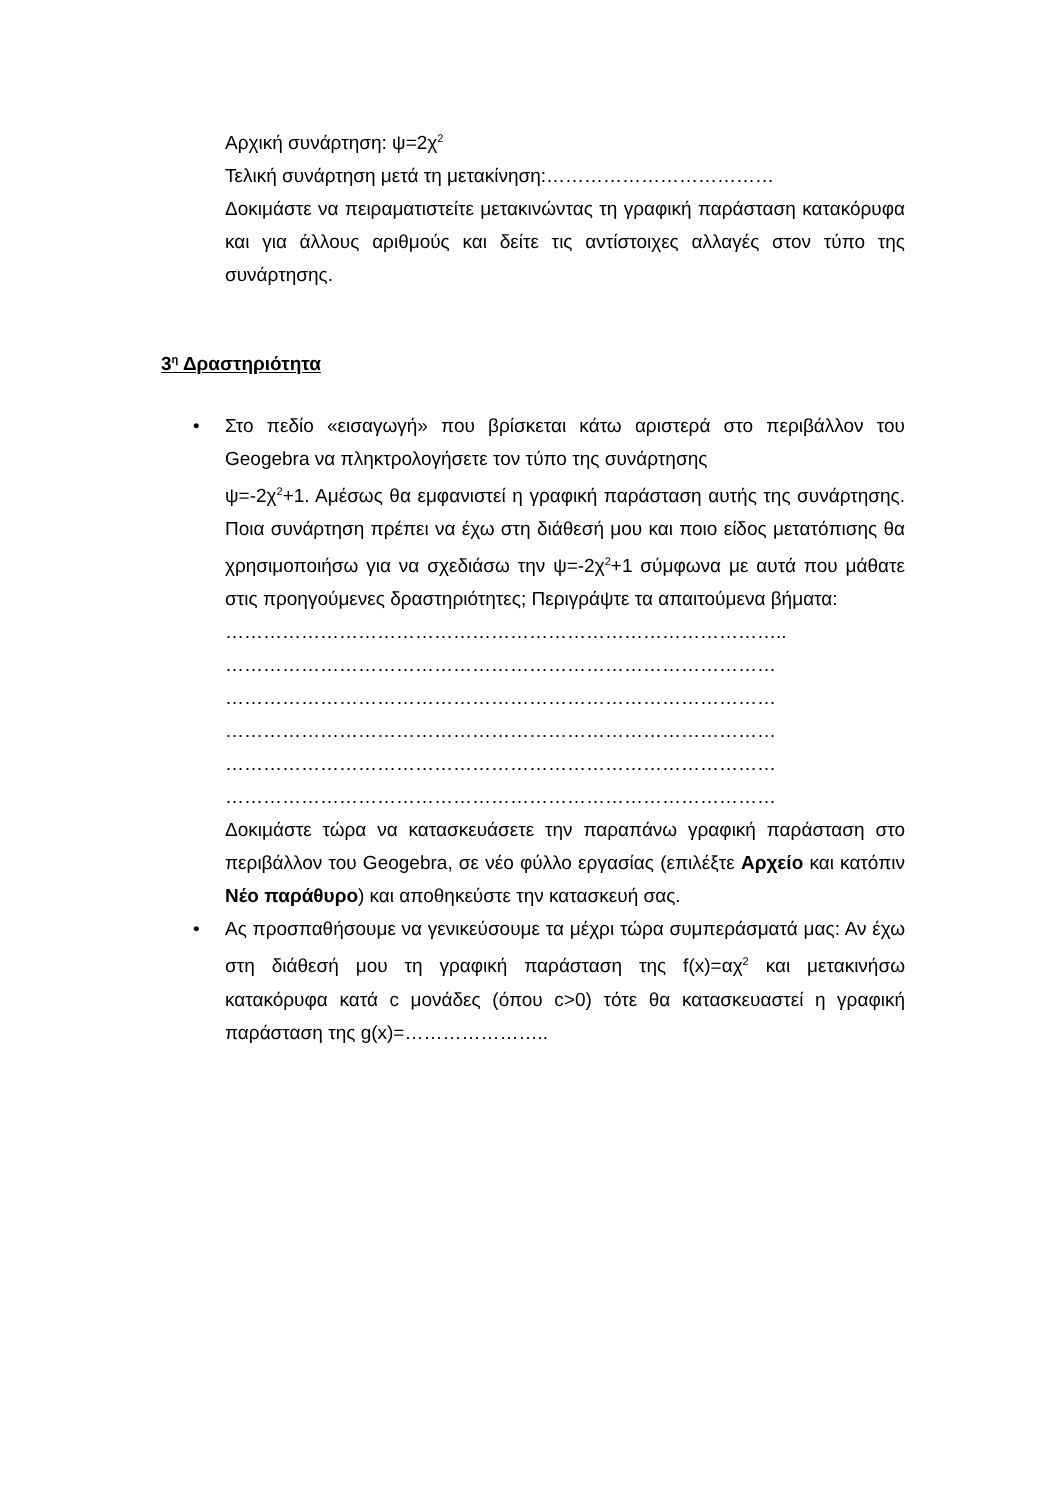Αρχική συνάρτηση: ψ=2χ<sup>2</sup>
Τελική συνάρτηση μετά τη μετακίνηση:………………………………
Δοκιμάστε να πειραματιστείτε μετακινώντας τη γραφική παράσταση κατακόρυφα και για άλλους αριθμούς και δείτε τις αντίστοιχες αλλαγές στον τύπο της συνάρτησης.
3<sup>η</sup> Δραστηριότητα
•
Στο πεδίο «εισαγωγή» που βρίσκεται κάτω αριστερά στο περιβάλλον του Geogebra να πληκτρολογήσετε τον τύπο της συνάρτησης
ψ=-2χ<sup>2</sup>+1. Αμέσως θα εμφανιστεί η γραφική παράσταση αυτής της συνάρτησης. Ποια συνάρτηση πρέπει να έχω στη διάθεσή μου και ποιο είδος μετατόπισης θα χρησιμοποιήσω για να σχεδιάσω την ψ=-2χ<sup>2</sup>+1 σύμφωνα με αυτά που μάθατε στις προηγούμενες δραστηριότητες; Περιγράψτε τα απαιτούμενα βήματα:
……………………………………………………………………………..
……………………………………………………………………………
……………………………………………………………………………
……………………………………………………………………………
……………………………………………………………………………
……………………………………………………………………………
Δοκιμάστε τώρα να κατασκευάσετε την παραπάνω γραφική παράσταση στο περιβάλλον του Geogebra, σε νέο φύλλο εργασίας (επιλέξτε Αρχείο και κατόπιν Νέο παράθυρο) και αποθηκεύστε την κατασκευή σας.
•
Ας προσπαθήσουμε να γενικεύσουμε τα μέχρι τώρα συμπεράσματά μας: Αν έχω στη διάθεσή μου τη γραφική παράσταση της f(x)=αχ<sup>2</sup> και μετακινήσω κατακόρυφα κατά c μονάδες (όπου c>0) τότε θα κατασκευαστεί η γραφική παράσταση της g(x)=…………………..